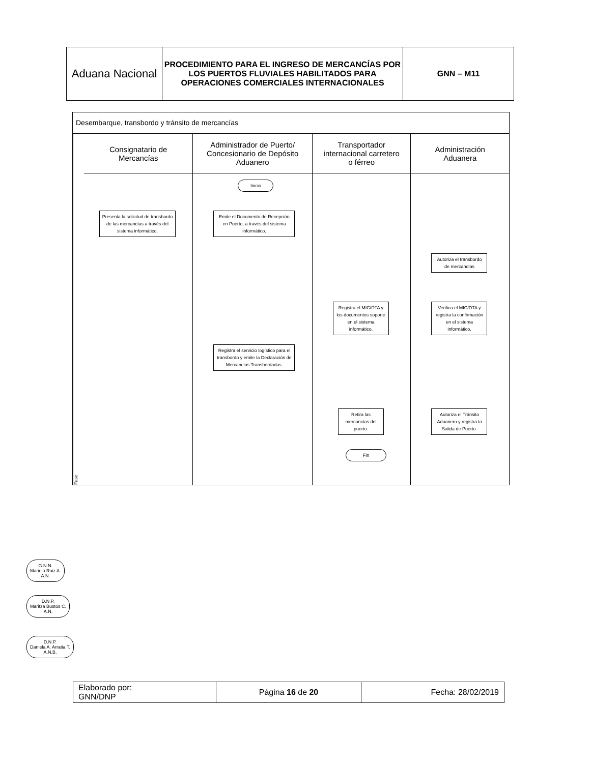| Aduana Nacional | PROCEDIMIENTO PARA EL INGRESO DE MERCANCÍAS POR LOS PUERTOS FLUVIALES HABILITADOS PARA OPERACIONES COMERCIALES INTERNACIONALES | GNN – M11 |
Desembarque, transbordo y tránsito de mercancías
Fase
Consignatario de
Mercancías
Presenta la solicitud de transbordo de las mercancías a través del sistema informático.
Administrador de Puerto/
Concesionario de Depósito
Aduanero
Inicio
Emite el Documento de Recepción en Puerto, a través del sistema informático.
Registra el servicio logístico para el transbordo y emite la Declaración de Mercancías Transbordadas.
Transportador
internacional carretero
o férreo
Registra el MIC/DTA y los documentos soporte en el sistema informático.
Retira las mercancías del puerto.
Fin
Administración
Aduanera
Autoriza el transbordo de mercancías
Verifica el MIC/DTA y registra la confirmación en el sistema informático.
Autoriza el Tránsito Aduanero y registra la Salida de Puerto.
G.N.N.
Mariela Ruiz A.
A.N.
D.N.P.
Maritza Bustos C.
A.N.
D.N.P.
Daniela A. Arratia T.
A.N.B.
| Elaborado por: GNN/DNP | Página 16 de 20 | Fecha: 28/02/2019 |